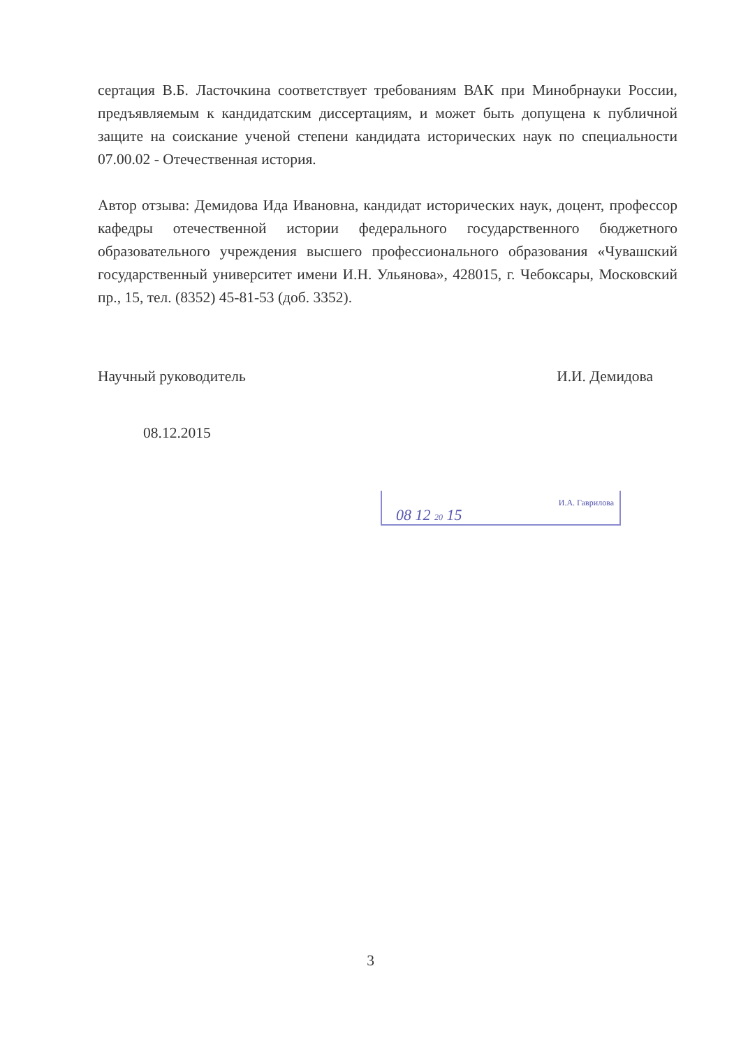сертация В.Б. Ласточкина соответствует требованиям ВАК при Минобрнауки России, предъявляемым к кандидатским диссертациям, и может быть допущена к публичной защите на соискание ученой степени кандидата исторических наук по специальности 07.00.02 - Отечественная история.
Автор отзыва: Демидова Ида Ивановна, кандидат исторических наук, доцент, профессор кафедры отечественной истории федерального государственного бюджетного образовательного учреждения высшего профессионального образования «Чувашский государственный университет имени И.Н. Ульянова», 428015, г. Чебоксары, Московский пр., 15, тел. (8352) 45-81-53 (доб. 3352).
Научный руководитель И.И. Демидова
08.12.2015
И.А. Гаврилова
08 12 20 15
3